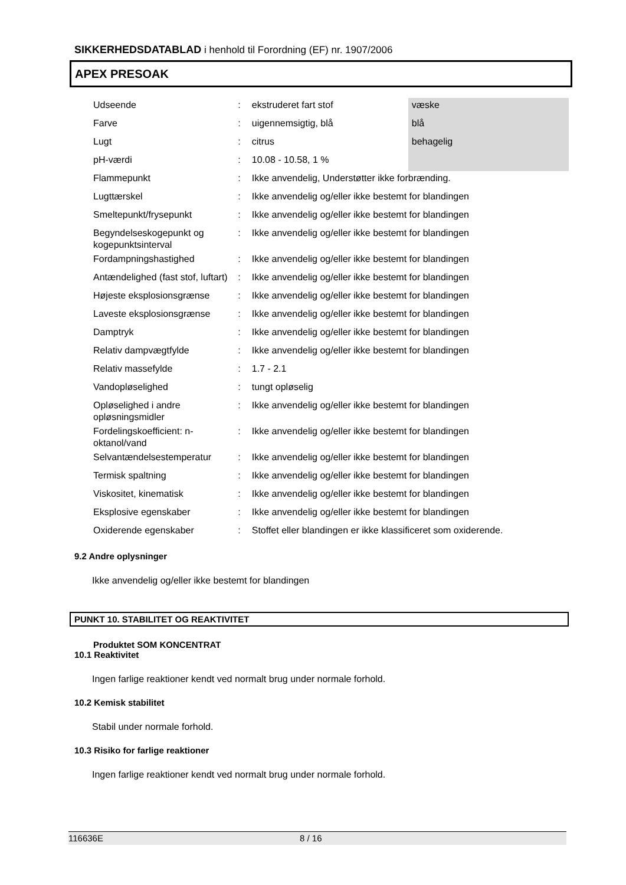SIKKERHEDSDATABLAD i henhold til Forordning (EF) nr. 1907/2006
APEX PRESOAK
| Udseende | : | ekstruderet fart stof | væske |
| Farve | : | uigennemsigtig, blå | blå |
| Lugt | : | citrus | behagelig |
| pH-værdi | : | 10.08 - 10.58, 1 % | |
| Flammepunkt | : | Ikke anvendelig, Understøtter ikke forbrænding. | |
| Lugttærskel | : | Ikke anvendelig og/eller ikke bestemt for blandingen | |
| Smeltepunkt/frysepunkt | : | Ikke anvendelig og/eller ikke bestemt for blandingen | |
| Begyndelseskogepunkt og kogepunktsinterval | : | Ikke anvendelig og/eller ikke bestemt for blandingen | |
| Fordampningshastighed | : | Ikke anvendelig og/eller ikke bestemt for blandingen | |
| Antændelighed (fast stof, luftart) | : | Ikke anvendelig og/eller ikke bestemt for blandingen | |
| Højeste eksplosionsgrænse | : | Ikke anvendelig og/eller ikke bestemt for blandingen | |
| Laveste eksplosionsgrænse | : | Ikke anvendelig og/eller ikke bestemt for blandingen | |
| Damptryk | : | Ikke anvendelig og/eller ikke bestemt for blandingen | |
| Relativ dampvægtfylde | : | Ikke anvendelig og/eller ikke bestemt for blandingen | |
| Relativ massefylde | : | 1.7 - 2.1 | |
| Vandopløselighed | : | tungt opløselig | |
| Opløselighed i andre opløsningsmidler | : | Ikke anvendelig og/eller ikke bestemt for blandingen | |
| Fordelingskoefficient: n-oktanol/vand | : | Ikke anvendelig og/eller ikke bestemt for blandingen | |
| Selvantændelsestemperatur | : | Ikke anvendelig og/eller ikke bestemt for blandingen | |
| Termisk spaltning | : | Ikke anvendelig og/eller ikke bestemt for blandingen | |
| Viskositet, kinematisk | : | Ikke anvendelig og/eller ikke bestemt for blandingen | |
| Eksplosive egenskaber | : | Ikke anvendelig og/eller ikke bestemt for blandingen | |
| Oxiderende egenskaber | : | Stoffet eller blandingen er ikke klassificeret som oxiderende. | |
9.2 Andre oplysninger
Ikke anvendelig og/eller ikke bestemt for blandingen
PUNKT 10. STABILITET OG REAKTIVITET
Produktet SOM KONCENTRAT
10.1 Reaktivitet
Ingen farlige reaktioner kendt ved normalt brug under normale forhold.
10.2 Kemisk stabilitet
Stabil under normale forhold.
10.3 Risiko for farlige reaktioner
Ingen farlige reaktioner kendt ved normalt brug under normale forhold.
116636E 8 / 16